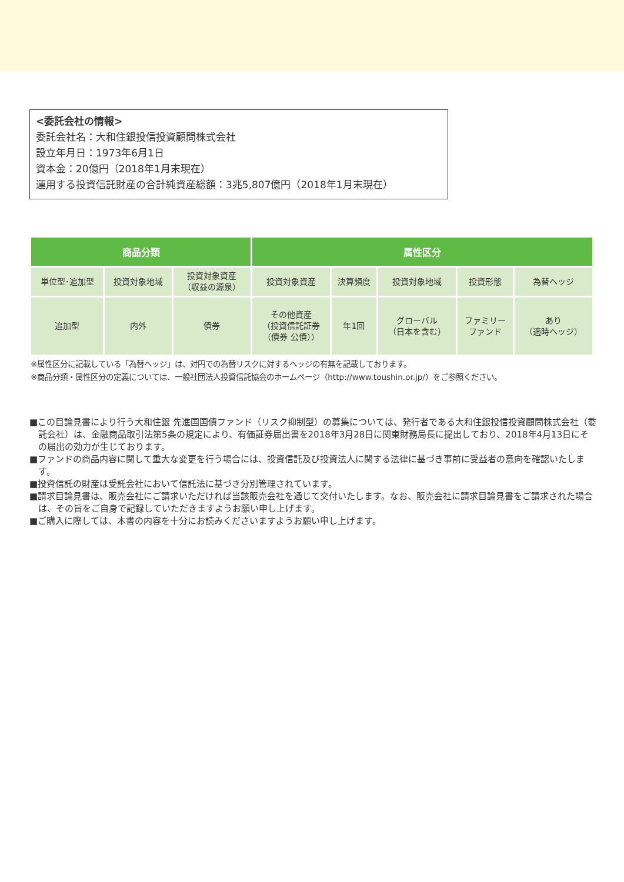<委託会社の情報>
委託会社名：大和住銀投信投資顧問株式会社
設立年月日：1973年6月1日
資本金：20億円（2018年1月末現在）
運用する投資信託財産の合計純資産総額：3兆5,807億円（2018年1月末現在）
| 商品分類 | | | 属性区分 | | | | |
| --- | --- | --- | --- | --- | --- | --- | --- |
| 単位型･追加型 | 投資対象地域 | 投資対象資産 （収益の源泉） | 投資対象資産 | 決算頻度 | 投資対象地域 | 投資形態 | 為替ヘッジ |
| 追加型 | 内外 | 債券 | その他資産 （投資信託証券 （債券 公債）） | 年1回 | グローバル （日本を含む） | ファミリー ファンド | あり （適時ヘッジ） |
※属性区分に記載している「為替ヘッジ」は、対円での為替リスクに対するヘッジの有無を記載しております。
※商品分類・属性区分の定義については、一般社団法人投資信託協会のホームページ（http://www.toushin.or.jp/）をご参照ください。
■この目論見書により行う大和住銀 先進国国債ファンド（リスク抑制型）の募集については、発行者である大和住銀投信投資顧問株式会社（委託会社）は、金融商品取引法第5条の規定により、有価証券届出書を2018年3月28日に関東財務局長に提出しており、2018年4月13日にその届出の効力が生じております。
■ファンドの商品内容に関して重大な変更を行う場合には、投資信託及び投資法人に関する法律に基づき事前に受益者の意向を確認いたします。
■投資信託の財産は受託会社において信託法に基づき分別管理されています。
■請求目論見書は、販売会社にご請求いただければ当該販売会社を通じて交付いたします。なお、販売会社に請求目論見書をご請求された場合は、その旨をご自身で記録していただきますようお願い申し上げます。
■ご購入に際しては、本書の内容を十分にお読みくださいますようお願い申し上げます。